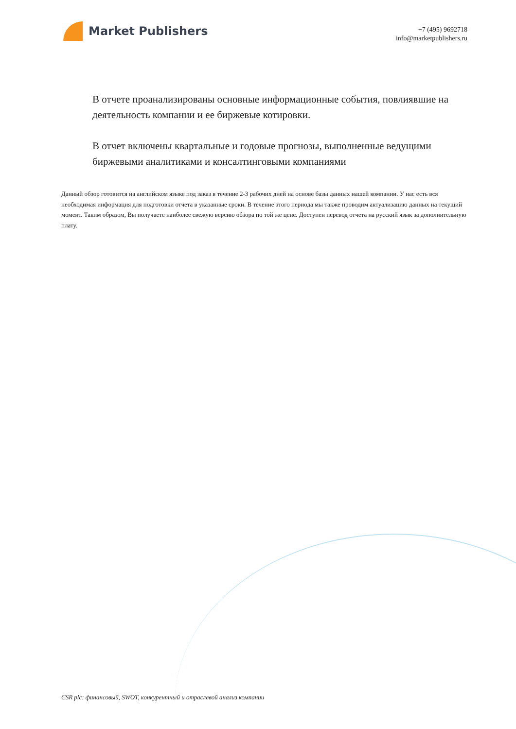Market Publishers
+7 (495) 9692718
info@marketpublishers.ru
В отчете проанализированы основные информационные события, повлиявшие на деятельность компании и ее биржевые котировки.
В отчет включены квартальные и годовые прогнозы, выполненные ведущими биржевыми аналитиками и консалтинговыми компаниями
Данный обзор готовится на английском языке под заказ в течение 2-3 рабочих дней на основе базы данных нашей компании. У нас есть вся необходимая информация для подготовки отчета в указанные сроки. В течение этого периода мы также проводим актуализацию данных на текущий момент. Таким образом, Вы получаете наиболее свежую версию обзора по той же цене. Доступен перевод отчета на русский язык за дополнительную плату.
CSR plc: финансовый, SWOT, конкурентный и отраслевой анализ компании